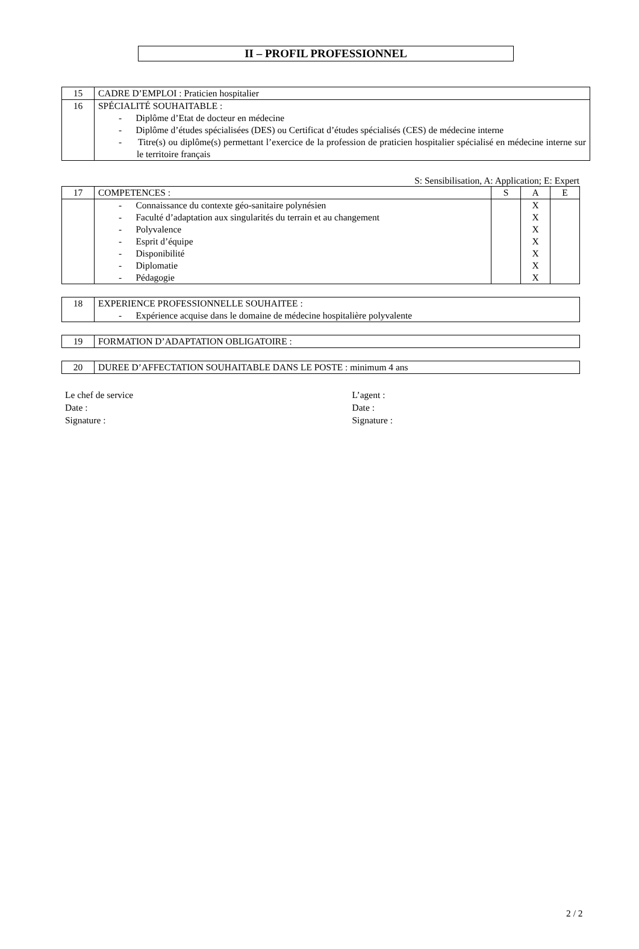II – PROFIL PROFESSIONNEL
| 15 | CADRE D’EMPLOI : Praticien hospitalier |
| 16 | SPÉCIALITÉ SOUHAITABLE : - Diplôme d’Etat de docteur en médecine - Diplôme d’études spécialisées (DES) ou Certificat d’études spécialisés (CES) de médecine interne - Titre(s) ou diplôme(s) permettant l’exercice de la profession de praticien hospitalier spécialisé en médecine interne sur le territoire français |
S: Sensibilisation, A: Application; E: Expert
| 17 | COMPETENCES : | S | A | E |
| | - Connaissance du contexte géo-sanitaire polynésien - Faculté d’adaptation aux singularités du terrain et au changement - Polyvalence - Esprit d’équipe - Disponibilité - Diplomatie - Pédagogie | | X X X X X X X | |
| 18 | EXPERIENCE PROFESSIONNELLE SOUHAITEE : - Expérience acquise dans le domaine de médecine hospitalière polyvalente |
| 19 | FORMATION D’ADAPTATION OBLIGATOIRE : |
| 20 | DUREE D’AFFECTATION SOUHAITABLE DANS LE POSTE : minimum 4 ans |
Le chef de service
Date :
Signature :
L’agent :
Date :
Signature :
2 / 2